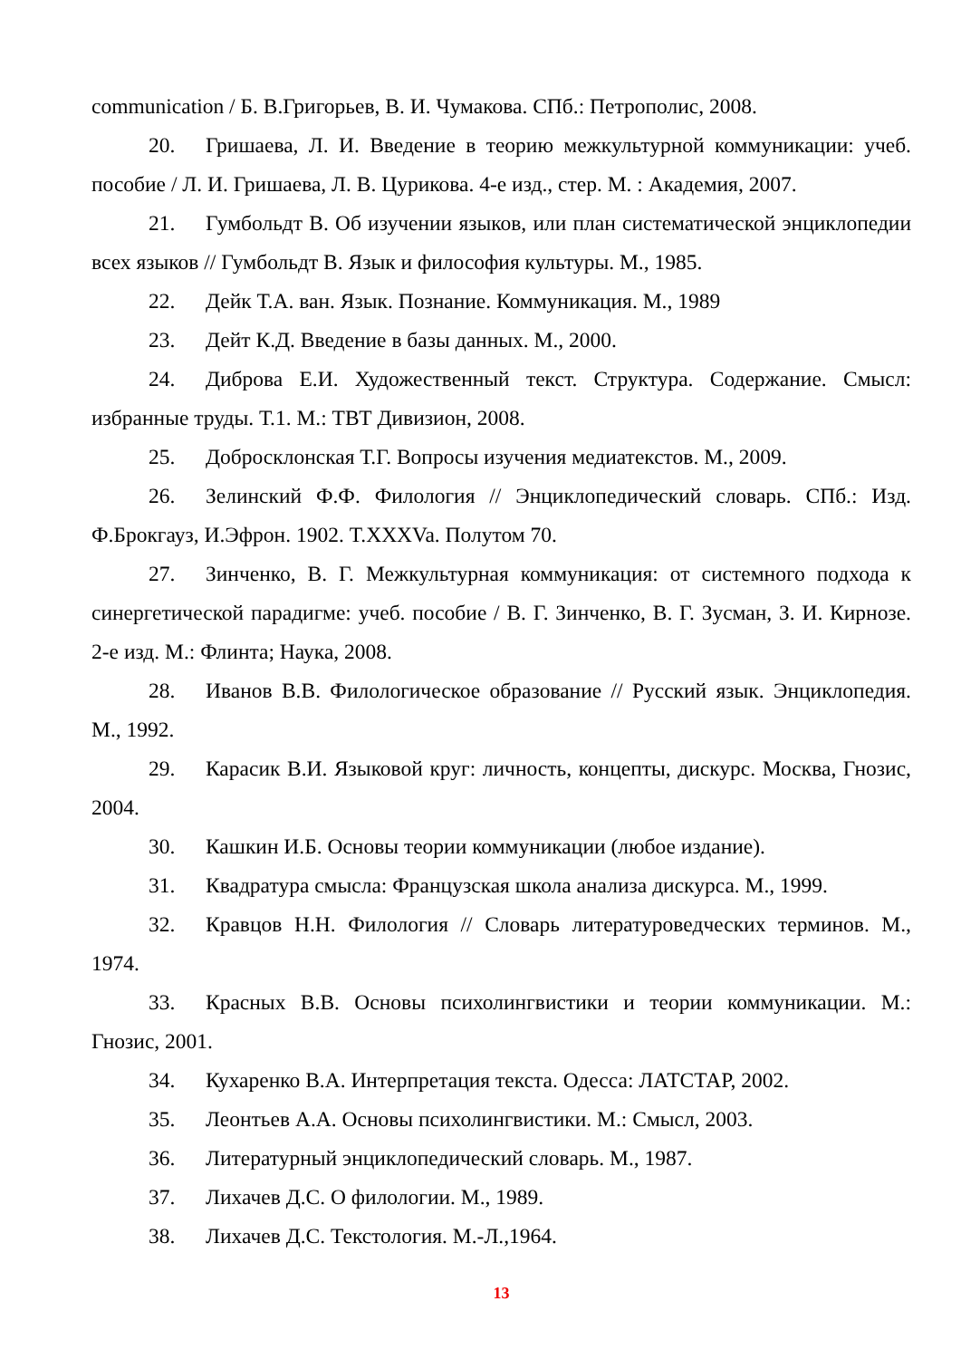communication / Б. В.Григорьев, В. И. Чумакова. СПб.: Петрополис, 2008.
20. Гришаева, Л. И. Введение в теорию межкультурной коммуникации: учеб. пособие / Л. И. Гришаева, Л. В. Цурикова. 4-е изд., стер. М. : Академия, 2007.
21. Гумбольдт В. Об изучении языков, или план систематической энциклопедии всех языков // Гумбольдт В. Язык и философия культуры. М., 1985.
22. Дейк Т.А. ван. Язык. Познание. Коммуникация. М., 1989
23. Дейт К.Д. Введение в базы данных. М., 2000.
24. Диброва Е.И. Художественный текст. Структура. Содержание. Смысл: избранные труды. Т.1. М.: ТВТ Дивизион, 2008.
25. Добросклонская Т.Г. Вопросы изучения медиатекстов. М., 2009.
26. Зелинский Ф.Ф. Филология // Энциклопедический словарь. СПб.: Изд. Ф.Брокгауз, И.Эфрон. 1902. T.XXXVa. Полутом 70.
27. Зинченко, В. Г. Межкультурная коммуникация: от системного подхода к синергетической парадигме: учеб. пособие / В. Г. Зинченко, В. Г. Зусман, З. И. Кирнозе. 2-е изд. М.: Флинта; Наука, 2008.
28. Иванов В.В. Филологическое образование // Русский язык. Энциклопедия. М., 1992.
29. Карасик В.И. Языковой круг: личность, концепты, дискурс. Москва, Гнозис, 2004.
30. Кашкин И.Б. Основы теории коммуникации (любое издание).
31. Квадратура смысла: Французская школа анализа дискурса. М., 1999.
32. Кравцов Н.Н. Филология // Словарь литературоведческих терминов. М., 1974.
33. Красных В.В. Основы психолингвистики и теории коммуникации. М.: Гнозис, 2001.
34. Кухаренко В.А. Интерпретация текста. Одесса: ЛАТСТАР, 2002.
35. Леонтьев А.А. Основы психолингвистики. М.: Смысл, 2003.
36. Литературный энциклопедический словарь. М., 1987.
37. Лихачев Д.С. О филологии. М., 1989.
38. Лихачев Д.С. Текстология. М.-Л.,1964.
13